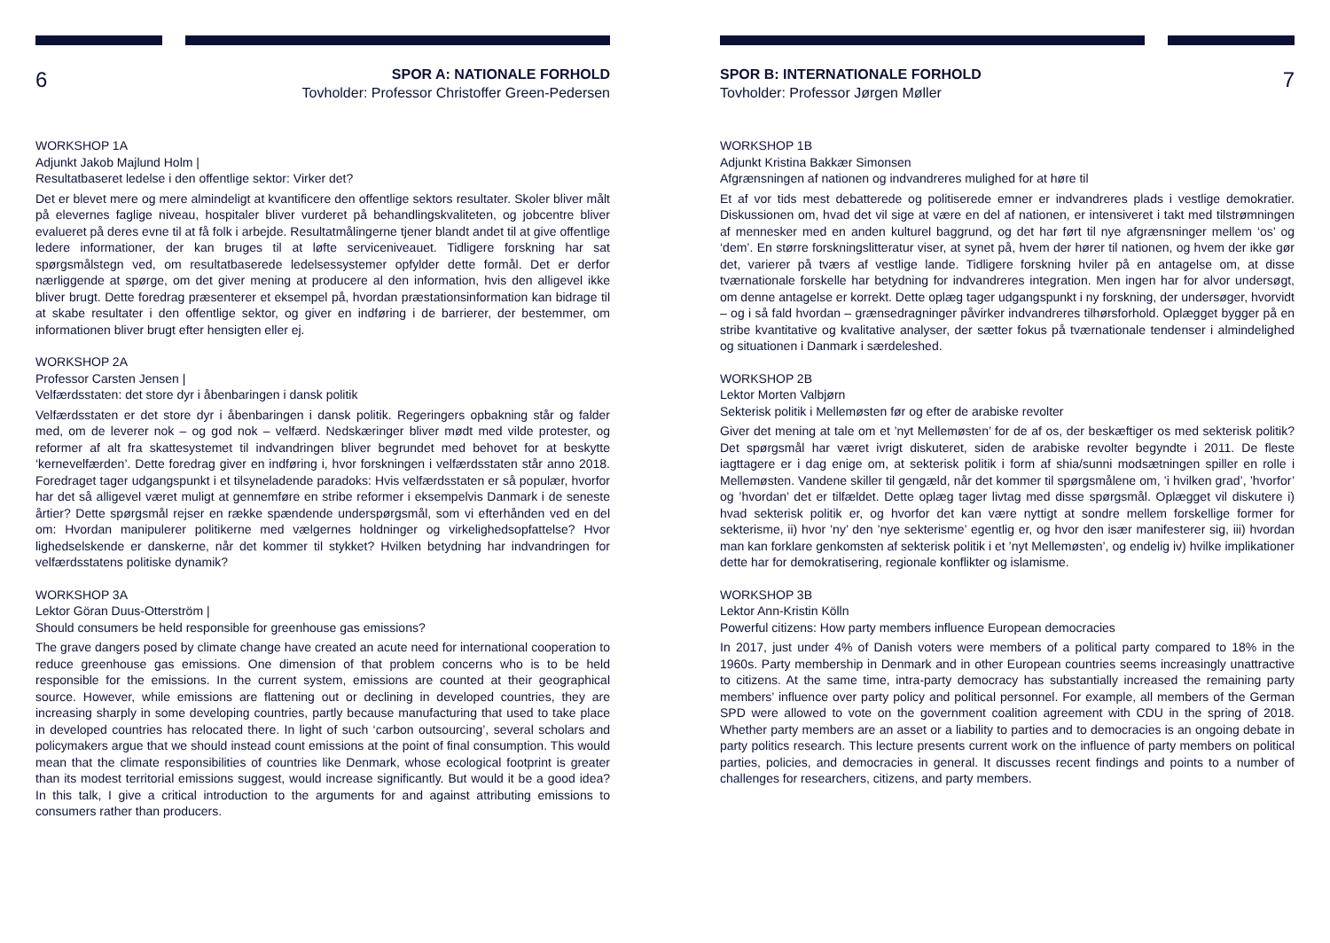6
SPOR A: NATIONALE FORHOLD
Tovholder: Professor Christoffer Green-Pedersen
WORKSHOP 1A
Adjunkt Jakob Majlund Holm |
Resultatbaseret ledelse i den offentlige sektor: Virker det?
Det er blevet mere og mere almindeligt at kvantificere den offentlige sektors resultater. Skoler bliver målt på elevernes faglige niveau, hospitaler bliver vurderet på behandlingskvaliteten, og jobcentre bliver evalueret på deres evne til at få folk i arbejde. Resultatmålingerne tjener blandt andet til at give offentlige ledere informationer, der kan bruges til at løfte serviceniveauet. Tidligere forskning har sat spørgsmålstegn ved, om resultatbaserede ledelsessystemer opfylder dette formål. Det er derfor nærliggende at spørge, om det giver mening at producere al den information, hvis den alligevel ikke bliver brugt. Dette foredrag præsenterer et eksempel på, hvordan præstationsinformation kan bidrage til at skabe resultater i den offentlige sektor, og giver en indføring i de barrierer, der bestemmer, om informationen bliver brugt efter hensigten eller ej.
WORKSHOP 2A
Professor Carsten Jensen |
Velfærdsstaten: det store dyr i åbenbaringen i dansk politik
Velfærdsstaten er det store dyr i åbenbaringen i dansk politik. Regeringers opbakning står og falder med, om de leverer nok – og god nok – velfærd. Nedskæringer bliver mødt med vilde protester, og reformer af alt fra skattesystemet til indvandringen bliver begrundet med behovet for at beskytte ‘kernevelfærden’. Dette foredrag giver en indføring i, hvor forskningen i velfærdsstaten står anno 2018. Foredraget tager udgangspunkt i et tilsyneladende paradoks: Hvis velfærdsstaten er så populær, hvorfor har det så alligevel været muligt at gennemføre en stribe reformer i eksempelvis Danmark i de seneste årtier? Dette spørgsmål rejser en række spændende underspørgsmål, som vi efterhånden ved en del om: Hvordan manipulerer politikerne med vælgernes holdninger og virkelighedsopfattelse? Hvor lighedselskende er danskerne, når det kommer til stykket? Hvilken betydning har indvandringen for velfærdsstatens politiske dynamik?
WORKSHOP 3A
Lektor Göran Duus-Otterström |
Should consumers be held responsible for greenhouse gas emissions?
The grave dangers posed by climate change have created an acute need for international cooperation to reduce greenhouse gas emissions. One dimension of that problem concerns who is to be held responsible for the emissions. In the current system, emissions are counted at their geographical source. However, while emissions are flattening out or declining in developed countries, they are increasing sharply in some developing countries, partly because manufacturing that used to take place in developed countries has relocated there. In light of such ‘carbon outsourcing’, several scholars and policymakers argue that we should instead count emissions at the point of final consumption. This would mean that the climate responsibilities of countries like Denmark, whose ecological footprint is greater than its modest territorial emissions suggest, would increase significantly. But would it be a good idea? In this talk, I give a critical introduction to the arguments for and against attributing emissions to consumers rather than producers.
SPOR B: INTERNATIONALE FORHOLD
Tovholder: Professor Jørgen Møller
7
WORKSHOP 1B
Adjunkt Kristina Bakkær Simonsen
Afgrænsningen af nationen og indvandreres mulighed for at høre til
Et af vor tids mest debatterede og politiserede emner er indvandreres plads i vestlige demokratier. Diskussionen om, hvad det vil sige at være en del af nationen, er intensiveret i takt med tilstrømningen af mennesker med en anden kulturel baggrund, og det har ført til nye afgrænsninger mellem ‘os’ og ‘dem’. En større forskningslitteratur viser, at synet på, hvem der hører til nationen, og hvem der ikke gør det, varierer på tværs af vestlige lande. Tidligere forskning hviler på en antagelse om, at disse tværnationale forskelle har betydning for indvandreres integration. Men ingen har for alvor undersøgt, om denne antagelse er korrekt. Dette oplæg tager udgangspunkt i ny forskning, der undersøger, hvorvidt – og i så fald hvordan – grænsedragninger påvirker indvandreres tilhørsforhold. Oplægget bygger på en stribe kvantitative og kvalitative analyser, der sætter fokus på tværnationale tendenser i almindelighed og situationen i Danmark i særdeleshed.
WORKSHOP 2B
Lektor Morten Valbjørn
Sekterisk politik i Mellemøsten før og efter de arabiske revolter
Giver det mening at tale om et ’nyt Mellemøsten’ for de af os, der beskæftiger os med sekterisk politik? Det spørgsmål har været ivrigt diskuteret, siden de arabiske revolter begyndte i 2011. De fleste iagttagere er i dag enige om, at sekterisk politik i form af shia/sunni modsætningen spiller en rolle i Mellemøsten. Vandene skiller til gengæld, når det kommer til spørgsmålene om, ’i hvilken grad’, ’hvorfor’ og ’hvordan’ det er tilfældet. Dette oplæg tager livtag med disse spørgsmål. Oplægget vil diskutere i) hvad sekterisk politik er, og hvorfor det kan være nyttigt at sondre mellem forskellige former for sekterisme, ii) hvor ’ny’ den ’nye sekterisme’ egentlig er, og hvor den især manifesterer sig, iii) hvordan man kan forklare genkomsten af sekterisk politik i et ’nyt Mellemøsten’, og endelig iv) hvilke implikationer dette har for demokratisering, regionale konflikter og islamisme.
WORKSHOP 3B
Lektor Ann-Kristin Kölln
Powerful citizens: How party members influence European democracies
In 2017, just under 4% of Danish voters were members of a political party compared to 18% in the 1960s. Party membership in Denmark and in other European countries seems increasingly unattractive to citizens. At the same time, intra-party democracy has substantially increased the remaining party members’ influence over party policy and political personnel. For example, all members of the German SPD were allowed to vote on the government coalition agreement with CDU in the spring of 2018. Whether party members are an asset or a liability to parties and to democracies is an ongoing debate in party politics research. This lecture presents current work on the influence of party members on political parties, policies, and democracies in general. It discusses recent findings and points to a number of challenges for researchers, citizens, and party members.